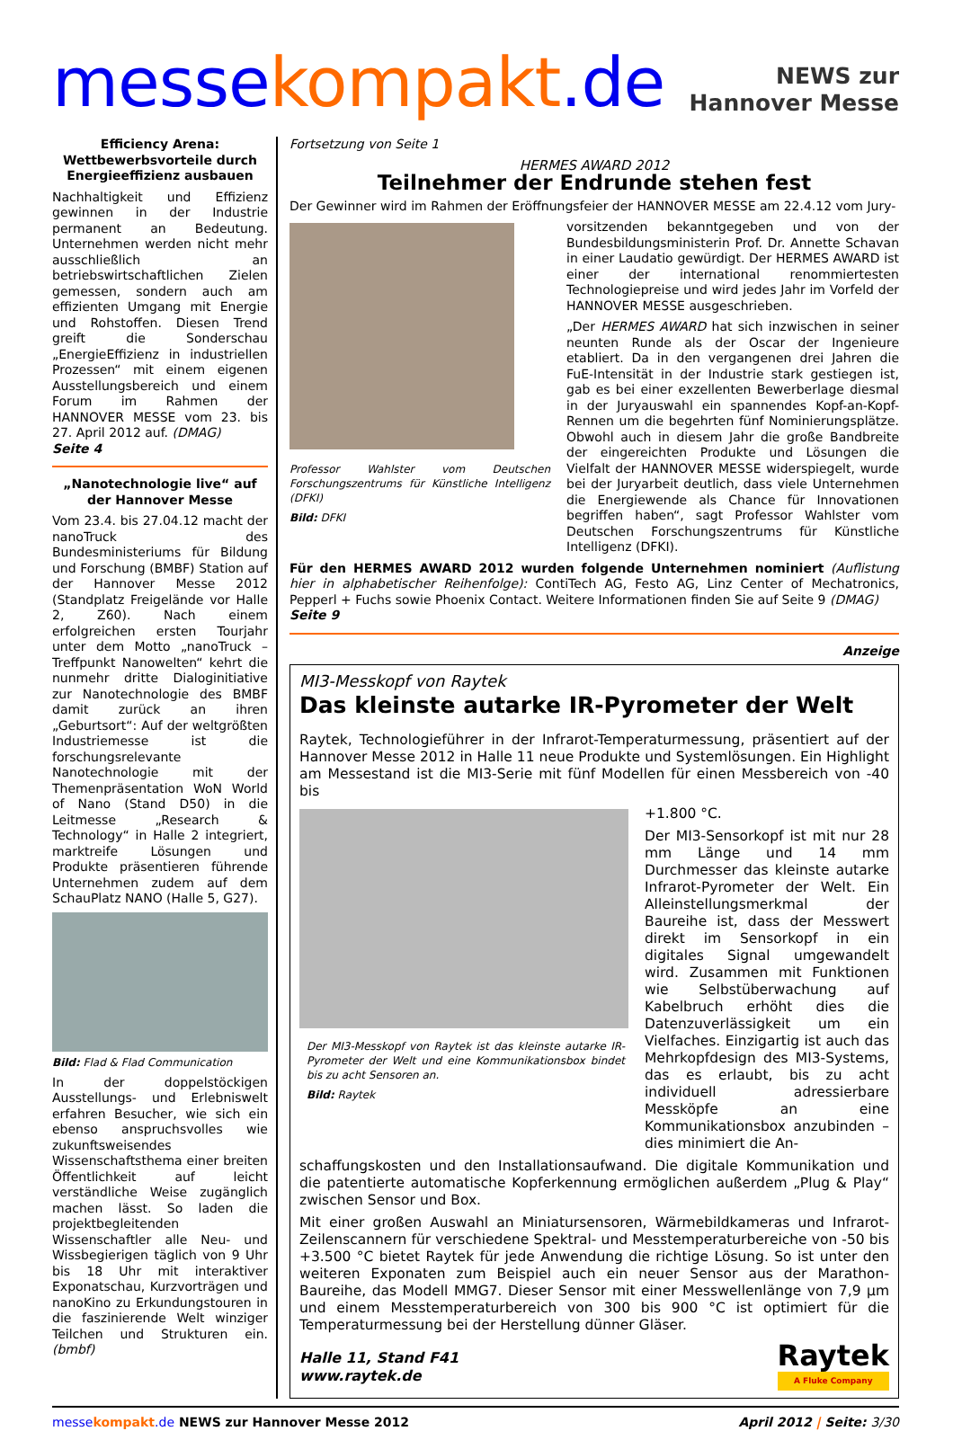messe kompakt.de
NEWS zur
Hannover Messe
Efficiency Arena: Wettbewerbsvorteile durch Energieeffizienz ausbauen
Nachhaltigkeit und Effizienz gewinnen in der Industrie permanent an Bedeutung. Unternehmen werden nicht mehr ausschließlich an betriebswirtschaftlichen Zielen gemessen, sondern auch am effizienten Umgang mit Energie und Rohstoffen. Diesen Trend greift die Sonderschau „EnergieEffizienz in industriellen Prozessen“ mit einem eigenen Ausstellungsbereich und einem Forum im Rahmen der HANNOVER MESSE vom 23. bis 27. April 2012 auf. (DMAG)
Seite 4
„Nanotechnologie live“ auf der Hannover Messe
Vom 23.4. bis 27.04.12 macht der nanoTruck des Bundesministeriums für Bildung und Forschung (BMBF) Station auf der Hannover Messe 2012 (Standplatz Freigelände vor Halle 2, Z60). Nach einem erfolgreichen ersten Tourjahr unter dem Motto „nanoTruck – Treffpunkt Nanowelten“ kehrt die nunmehr dritte Dialoginitiative zur Nanotechnologie des BMBF damit zurück an ihren „Geburtsort“: Auf der weltgrößten Industriemesse ist die forschungsrelevante Nanotechnologie mit der Themenpräsentation WoN World of Nano (Stand D50) in die Leitmesse „Research & Technology“ in Halle 2 integriert, marktreife Lösungen und Produkte präsentieren führende Unternehmen zudem auf dem SchauPlatz NANO (Halle 5, G27).
Bild: Flad & Flad Communication
In der doppelstöckigen Ausstellungs- und Erlebniswelt erfahren Besucher, wie sich ein ebenso anspruchsvolles wie zukunftsweisendes Wissenschaftsthema einer breiten Öffentlichkeit auf leicht verständliche Weise zugänglich machen lässt. So laden die projektbegleitenden Wissenschaftler alle Neu- und Wissbegierigen täglich von 9 Uhr bis 18 Uhr mit interaktiver Exponatschau, Kurzvorträgen und nanoKino zu Erkundungstouren in die faszinierende Welt winziger Teilchen und Strukturen ein. (bmbf)
Fortsetzung von Seite 1
HERMES AWARD 2012
Teilnehmer der Endrunde stehen fest
Der Gewinner wird im Rahmen der Eröffnungsfeier der HANNOVER MESSE am 22.4.12 vom Jury-
Professor Wahlster vom Deutschen Forschungszentrums für Künstliche Intelligenz (DFKI)
Bild: DFKI
vorsitzenden bekanntgegeben und von der Bundesbildungsministerin Prof. Dr. Annette Schavan in einer Laudatio gewürdigt. Der HERMES AWARD ist einer der international renommiertesten Technologiepreise und wird jedes Jahr im Vorfeld der HANNOVER MESSE ausgeschrieben.
„Der HERMES AWARD hat sich inzwischen in seiner neunten Runde als der Oscar der Ingenieure etabliert. Da in den vergangenen drei Jahren die FuE-Intensität in der Industrie stark gestiegen ist, gab es bei einer exzellenten Bewerberlage diesmal in der Juryauswahl ein spannendes Kopf-an-Kopf-Rennen um die begehrten fünf Nominierungsplätze. Obwohl auch in diesem Jahr die große Bandbreite der eingereichten Produkte und Lösungen die Vielfalt der HANNOVER MESSE widerspiegelt, wurde bei der Juryarbeit deutlich, dass viele Unternehmen die Energiewende als Chance für Innovationen begriffen haben“, sagt Professor Wahlster vom Deutschen Forschungszentrums für Künstliche Intelligenz (DFKI).
Für den HERMES AWARD 2012 wurden folgende Unternehmen nominiert (Auflistung hier in alphabetischer Reihenfolge): ContiTech AG, Festo AG, Linz Center of Mechatronics, Pepperl + Fuchs sowie Phoenix Contact. Weitere Informationen finden Sie auf Seite 9 (DMAG)
Seite 9
Anzeige
MI3-Messkopf von Raytek
Das kleinste autarke IR-Pyrometer der Welt
Raytek, Technologieführer in der Infrarot-Temperaturmessung, präsentiert auf der Hannover Messe 2012 in Halle 11 neue Produkte und Systemlösungen. Ein Highlight am Messestand ist die MI3-Serie mit fünf Modellen für einen Messbereich von -40 bis
Der MI3-Messkopf von Raytek ist das kleinste autarke IR-Pyrometer der Welt und eine Kommunikationsbox bindet bis zu acht Sensoren an.
Bild: Raytek
+1.800 °C.
Der MI3-Sensorkopf ist mit nur 28 mm Länge und 14 mm Durchmesser das kleinste autarke Infrarot-Pyrometer der Welt. Ein Alleinstellungsmerkmal der Baureihe ist, dass der Messwert direkt im Sensorkopf in ein digitales Signal umgewandelt wird. Zusammen mit Funktionen wie Selbstüberwachung auf Kabelbruch erhöht dies die Datenzuverlässigkeit um ein Vielfaches. Einzigartig ist auch das Mehrkopfdesign des MI3-Systems, das es erlaubt, bis zu acht individuell adressierbare Messköpfe an eine Kommunikationsbox anzubinden – dies minimiert die An-
schaffungskosten und den Installationsaufwand. Die digitale Kommunikation und die patentierte automatische Kopferkennung ermöglichen außerdem „Plug & Play“ zwischen Sensor und Box.
Mit einer großen Auswahl an Miniatursensoren, Wärmebildkameras und Infrarot-Zeilenscannern für verschiedene Spektral- und Messtemperaturbereiche von -50 bis +3.500 °C bietet Raytek für jede Anwendung die richtige Lösung. So ist unter den weiteren Exponaten zum Beispiel auch ein neuer Sensor aus der Marathon-Baureihe, das Modell MMG7. Dieser Sensor mit einer Messwellenlänge von 7,9 µm und einem Messtemperaturbereich von 300 bis 900 °C ist optimiert für die Temperaturmessung bei der Herstellung dünner Gläser.
Halle 11, Stand F41
www.raytek.de
Raytek
A Fluke Company
messe kompakt.de NEWS zur Hannover Messe 2012
April 2012 | Seite: 3/30